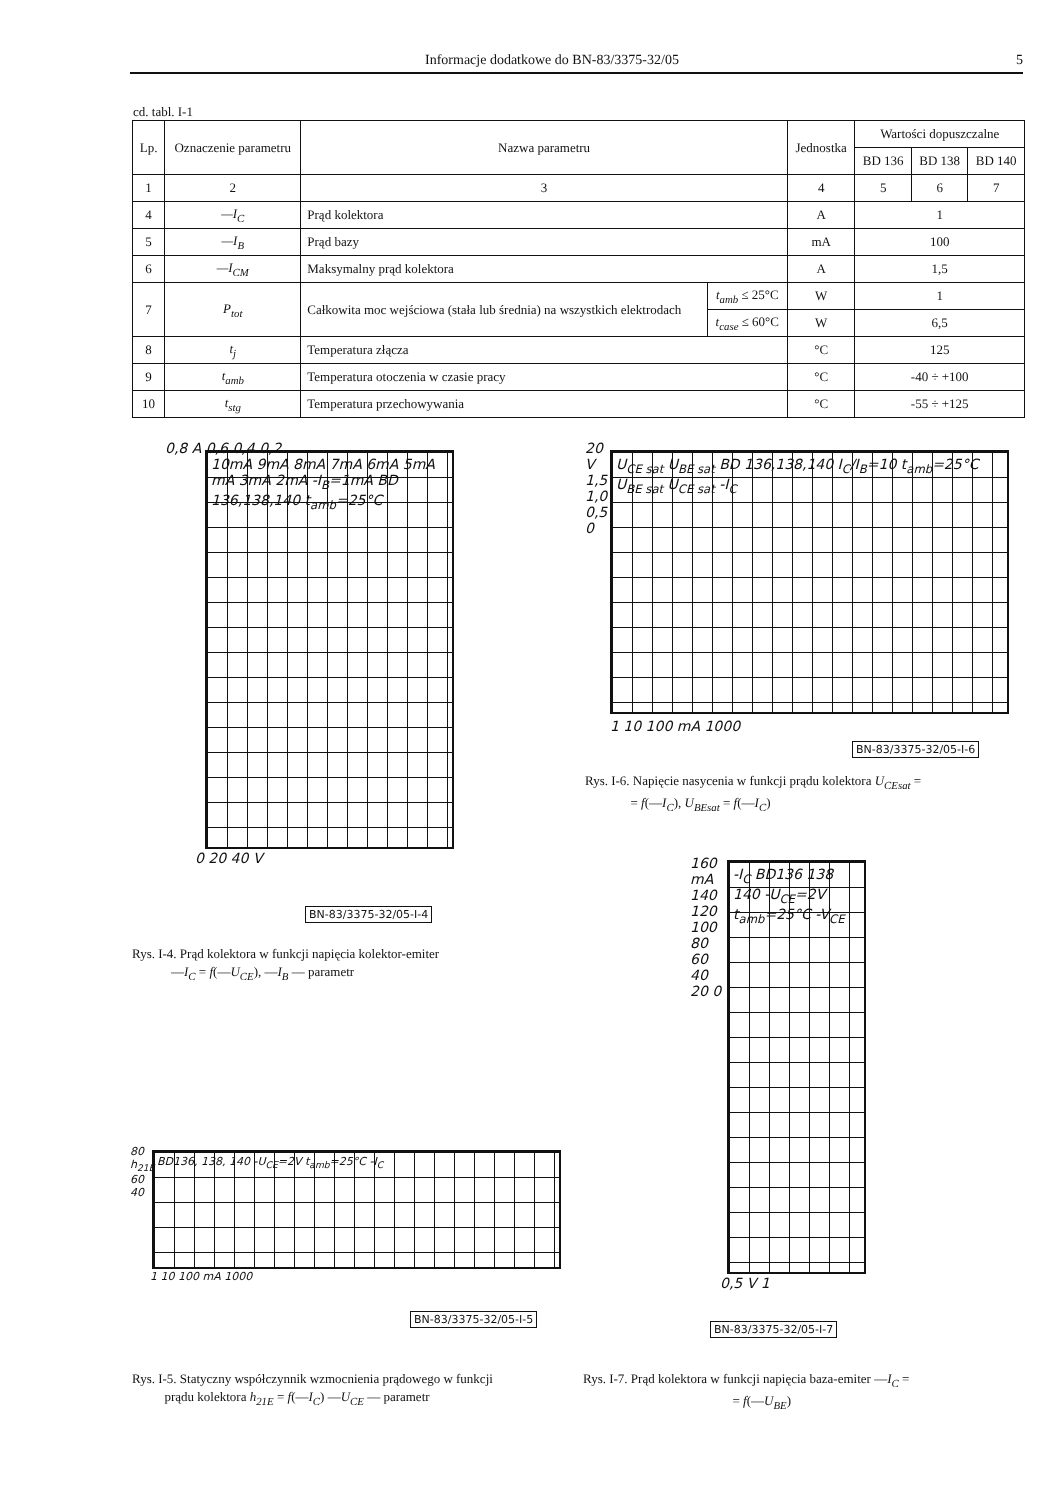Informacje dodatkowe do BN-83/3375-32/05 5
cd. tabl. I-1
| Lp. | Oznaczenie parametru | Nazwa parametru | | Jednostka | Wartości dopuszczalne | | |
| --- | --- | --- | --- | --- | --- | --- | --- |
| | | | | | BD 136 | BD 138 | BD 140 |
| 1 | 2 | 3 | | 4 | 5 | 6 | 7 |
| 4 | —I<sub>C</sub> | Prąd kolektora | | A | 1 | | |
| 5 | —I<sub>B</sub> | Prąd bazy | | mA | 100 | | |
| 6 | —I<sub>CM</sub> | Maksymalny prąd kolektora | | A | 1,5 | | |
| 7 | P<sub>tot</sub> | Całkowita moc wejściowa (stała lub średnia) na wszystkich elektrodach | t<sub>amb</sub> ≤ 25°C | W | 1 | | |
| | | | t<sub>case</sub> ≤ 60°C | W | 6,5 | | |
| 8 | t<sub>j</sub> | Temperatura złącza | | °C | 125 | | |
| 9 | t<sub>amb</sub> | Temperatura otoczenia w czasie pracy | | °C | -40 ÷ +100 | | |
| 10 | t<sub>stg</sub> | Temperatura przechowywania | | °C | -55 ÷ +125 | | |
0,8 A 0,6 0,4 0,2
10mA 9mA 8mA 7mA 6mA 5mA mA 3mA 2mA -I<sub>B</sub>=1mA BD 136,138,140 t<sub>amb</sub>=25°C
0 20 40 V
BN-83/3375-32/05-I-4
Rys. I-4. Prąd kolektora w funkcji napięcia kolektor-emiter
—I<sub>C</sub> = f(—U<sub>CE</sub>), —I<sub>B</sub> — parametr
20 V 1,5 1,0 0,5 0
U<sub>CE sat</sub> U<sub>BE sat</sub> BD 136,138,140 I<sub>C</sub>/I<sub>B</sub>=10 t<sub>amb</sub>=25°C U<sub>BE sat</sub> U<sub>CE sat</sub> -I<sub>C</sub>
1 10 100 mA 1000
BN-83/3375-32/05-I-6
Rys. I-6. Napięcie nasycenia w funkcji prądu kolektora U<sub>CEsat</sub> =
= f(—I<sub>C</sub>), U<sub>BEsat</sub> = f(—I<sub>C</sub>)
160 mA 140 120 100 80 60 40 20 0
-I<sub>C</sub> BD136 138 140 -U<sub>CE</sub>=2V t<sub>amb</sub>=25°C -V<sub>CE</sub>
0,5 V 1
BN-83/3375-32/05-I-7
80 h<sub>21E</sub> 60 40
BD136, 138, 140 -U<sub>CE</sub>=2V t<sub>amb</sub>=25°C -I<sub>C</sub>
1 10 100 mA 1000
BN-83/3375-32/05-I-5
Rys. I-5. Statyczny współczynnik wzmocnienia prądowego w funkcji
prądu kolektora h<sub>21E</sub> = f(—I<sub>C</sub>) —U<sub>CE</sub> — parametr
Rys. I-7. Prąd kolektora w funkcji napięcia baza-emiter —I<sub>C</sub> =
= f(—U<sub>BE</sub>)